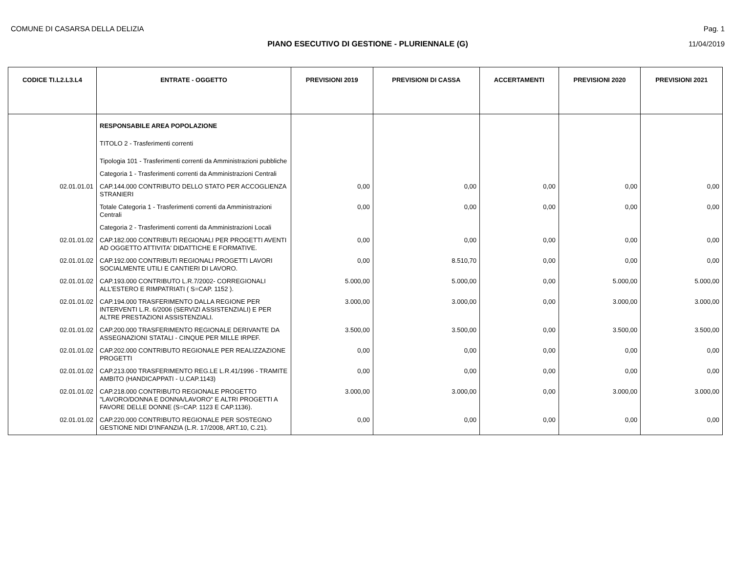COMUNE DI CASARSA DELLA DELIZIA Pag. 1
PIANO ESECUTIVO DI GESTIONE - PLURIENNALE (G) 11/04/2019
| CODICE TI.L2.L3.L4 | ENTRATE - OGGETTO | PREVISIONI 2019 | PREVISIONI DI CASSA | ACCERTAMENTI | PREVISIONI 2020 | PREVISIONI 2021 |
| --- | --- | --- | --- | --- | --- | --- |
| | RESPONSABILE AREA POPOLAZIONE | | | | | |
| | TITOLO 2 - Trasferimenti correnti | | | | | |
| | Tipologia 101 - Trasferimenti correnti da Amministrazioni pubbliche | | | | | |
| | Categoria 1 - Trasferimenti correnti da Amministrazioni Centrali | | | | | |
| 02.01.01.01 | CAP.144.000 CONTRIBUTO DELLO STATO PER ACCOGLIENZA STRANIERI | 0,00 | 0,00 | 0,00 | 0,00 | 0,00 |
| | Totale Categoria 1 - Trasferimenti correnti da Amministrazioni Centrali | 0,00 | 0,00 | 0,00 | 0,00 | 0,00 |
| | Categoria 2 - Trasferimenti correnti da Amministrazioni Locali | | | | | |
| 02.01.01.02 | CAP.182.000 CONTRIBUTI REGIONALI PER PROGETTI AVENTI AD OGGETTO ATTIVITA' DIDATTICHE E FORMATIVE. | 0,00 | 0,00 | 0,00 | 0,00 | 0,00 |
| 02.01.01.02 | CAP.192.000 CONTRIBUTI REGIONALI PROGETTI LAVORI SOCIALMENTE UTILI E CANTIERI DI LAVORO. | 0,00 | 8.510,70 | 0,00 | 0,00 | 0,00 |
| 02.01.01.02 | CAP.193.000 CONTRIBUTO L.R.7/2002- CORREGIONALI ALL'ESTERO E RIMPATRIATI ( S=CAP. 1152 ). | 5.000,00 | 5.000,00 | 0,00 | 5.000,00 | 5.000,00 |
| 02.01.01.02 | CAP.194.000 TRASFERIMENTO DALLA REGIONE PER INTERVENTI L.R. 6/2006 (SERVIZI ASSISTENZIALI) E PER ALTRE PRESTAZIONI ASSISTENZIALI. | 3.000,00 | 3.000,00 | 0,00 | 3.000,00 | 3.000,00 |
| 02.01.01.02 | CAP.200.000 TRASFERIMENTO REGIONALE DERIVANTE DA ASSEGNAZIONI STATALI - CINQUE PER MILLE IRPEF. | 3.500,00 | 3.500,00 | 0,00 | 3.500,00 | 3.500,00 |
| 02.01.01.02 | CAP.202.000 CONTRIBUTO REGIONALE PER REALIZZAZIONE PROGETTI | 0,00 | 0,00 | 0,00 | 0,00 | 0,00 |
| 02.01.01.02 | CAP.213.000 TRASFERIMENTO REG.LE L.R.41/1996 - TRAMITE AMBITO (HANDICAPPATI - U.CAP.1143) | 0,00 | 0,00 | 0,00 | 0,00 | 0,00 |
| 02.01.01.02 | CAP.218.000 CONTRIBUTO REGIONALE PROGETTO "LAVORO/DONNA E DONNA/LAVORO" E ALTRI PROGETTI A FAVORE DELLE DONNE (S=CAP. 1123 E CAP.1136). | 3.000,00 | 3.000,00 | 0,00 | 3.000,00 | 3.000,00 |
| 02.01.01.02 | CAP.220.000 CONTRIBUTO REGIONALE PER SOSTEGNO GESTIONE NIDI D'INFANZIA (L.R. 17/2008, ART.10, C.21). | 0,00 | 0,00 | 0,00 | 0,00 | 0,00 |